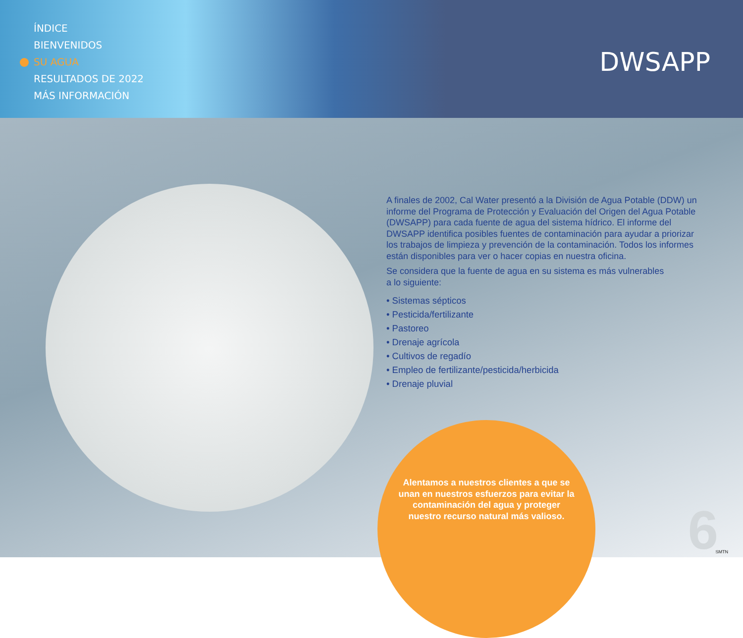ÍNDICE
BIENVENIDOS
SU AGUA
RESULTADOS DE 2022
MÁS INFORMACIÓN
DWSAPP
A finales de 2002, Cal Water presentó a la División de Agua Potable (DDW) un informe del Programa de Protección y Evaluación del Origen del Agua Potable (DWSAPP) para cada fuente de agua del sistema hídrico. El informe del DWSAPP identifica posibles fuentes de contaminación para ayudar a priorizar los trabajos de limpieza y prevención de la contaminación. Todos los informes están disponibles para ver o hacer copias en nuestra oficina.
Se considera que la fuente de agua en su sistema es más vulnerables
a lo siguiente:
• Sistemas sépticos
• Pesticida/fertilizante
• Pastoreo
• Drenaje agrícola
• Cultivos de regadío
• Empleo de fertilizante/pesticida/herbicida
• Drenaje pluvial
Alentamos a nuestros clientes a que se unan en nuestros esfuerzos para evitar la contaminación del agua y proteger nuestro recurso natural más valioso.
6 SMTN